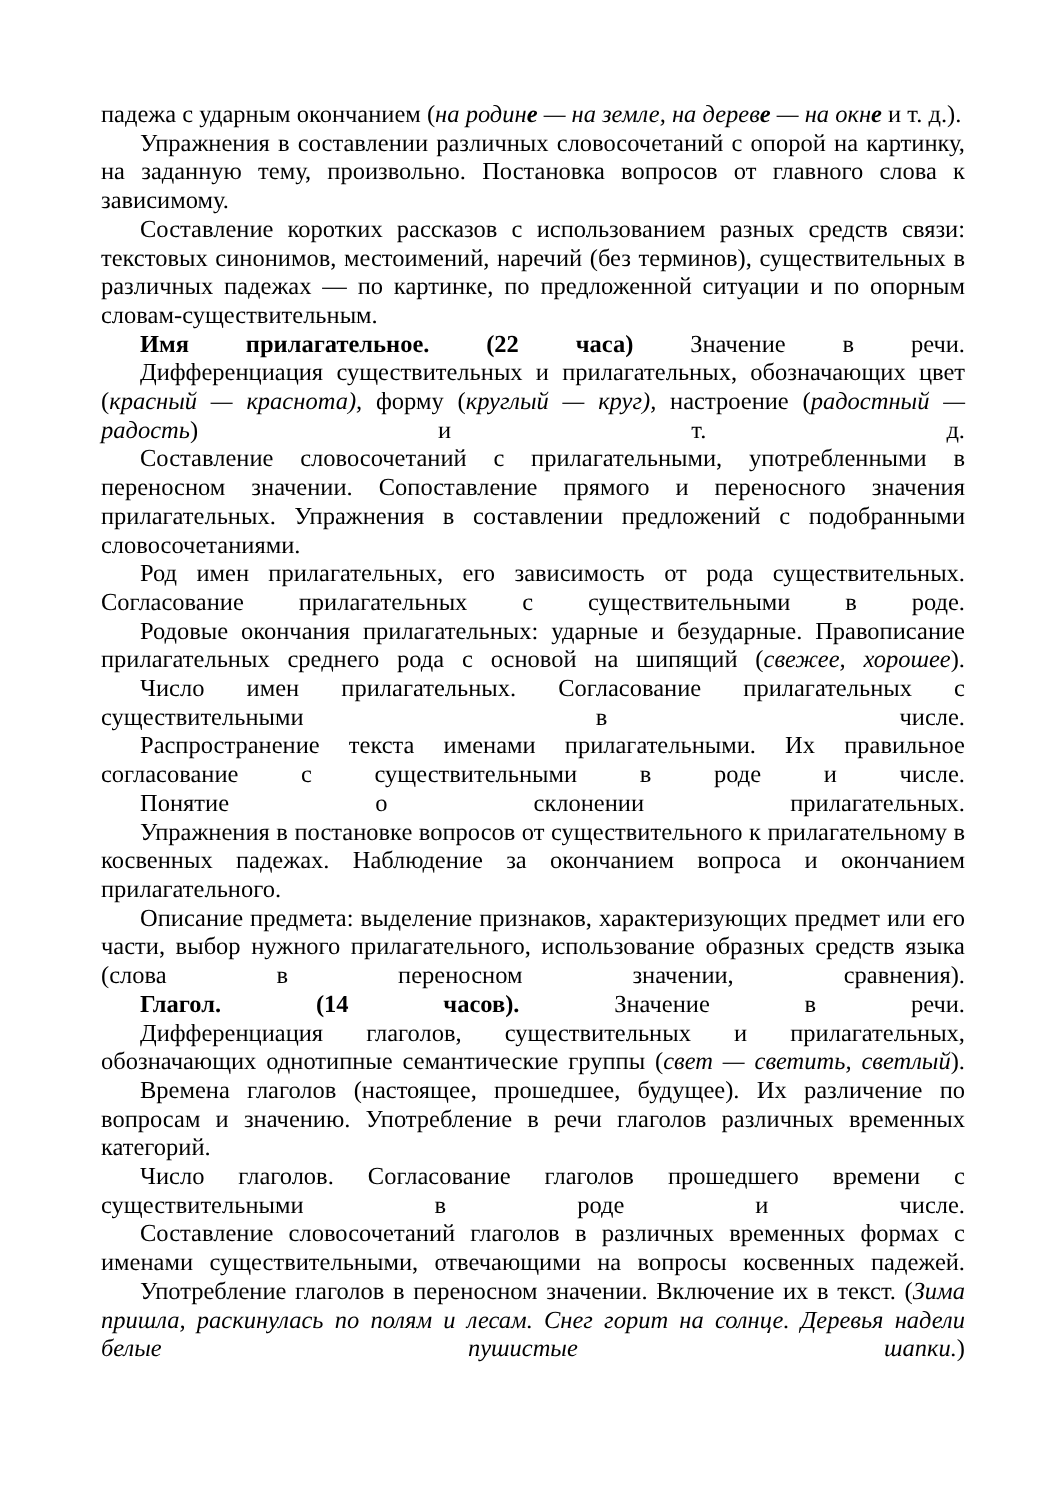падежа с ударным окончанием (на родине — на земле, на дереве — на окне и т. д.).
Упражнения в составлении различных словосочетаний с опорой на картинку, на заданную тему, произвольно. Постановка вопросов от главного слова к зависимому.
Составление коротких рассказов с использованием разных средств связи: текстовых синонимов, местоимений, наречий (без терминов), существительных в различных падежах — по картинке, по предложенной ситуации и по опорным словам-существительным.
Имя прилагательное. (22 часа) Значение в речи.
Дифференциация существительных и прилагательных, обозначающих цвет (красный — краснота), форму (круглый — круг), настроение (радостный — радость) и т. д.
Составление словосочетаний с прилагательными, употребленными в переносном значении. Сопоставление прямого и переносного значения прилагательных. Упражнения в составлении предложений с подобранными словосочетаниями.
Род имен прилагательных, его зависимость от рода существительных. Согласование прилагательных с существительными в роде.
Родовые окончания прилагательных: ударные и безударные. Правописание прилагательных среднего рода с основой на шипящий (свежее, хорошее).
Число имен прилагательных. Согласование прилагательных с существительными в числе.
Распространение текста именами прилагательными. Их правильное согласование с существительными в роде и числе.
Понятие о склонении прилагательных.
Упражнения в постановке вопросов от существительного к прилагательному в косвенных падежах. Наблюдение за окончанием вопроса и окончанием прилагательного.
Описание предмета: выделение признаков, характеризующих предмет или его части, выбор нужного прилагательного, использование образных средств языка (слова в переносном значении, сравнения).
Глагол. (14 часов). Значение в речи.
Дифференциация глаголов, существительных и прилагательных, обозначающих однотипные семантические группы (свет — светить, светлый).
Времена глаголов (настоящее, прошедшее, будущее). Их различение по вопросам и значению. Употребление в речи глаголов различных временных категорий.
Число глаголов. Согласование глаголов прошедшего времени с существительными в роде и числе.
Составление словосочетаний глаголов в различных временных формах с именами существительными, отвечающими на вопросы косвенных падежей.
Употребление глаголов в переносном значении. Включение их в текст. (Зима пришла, раскинулась по полям и лесам. Снег горит на солнце. Деревья надели белые пушистые шапки.)